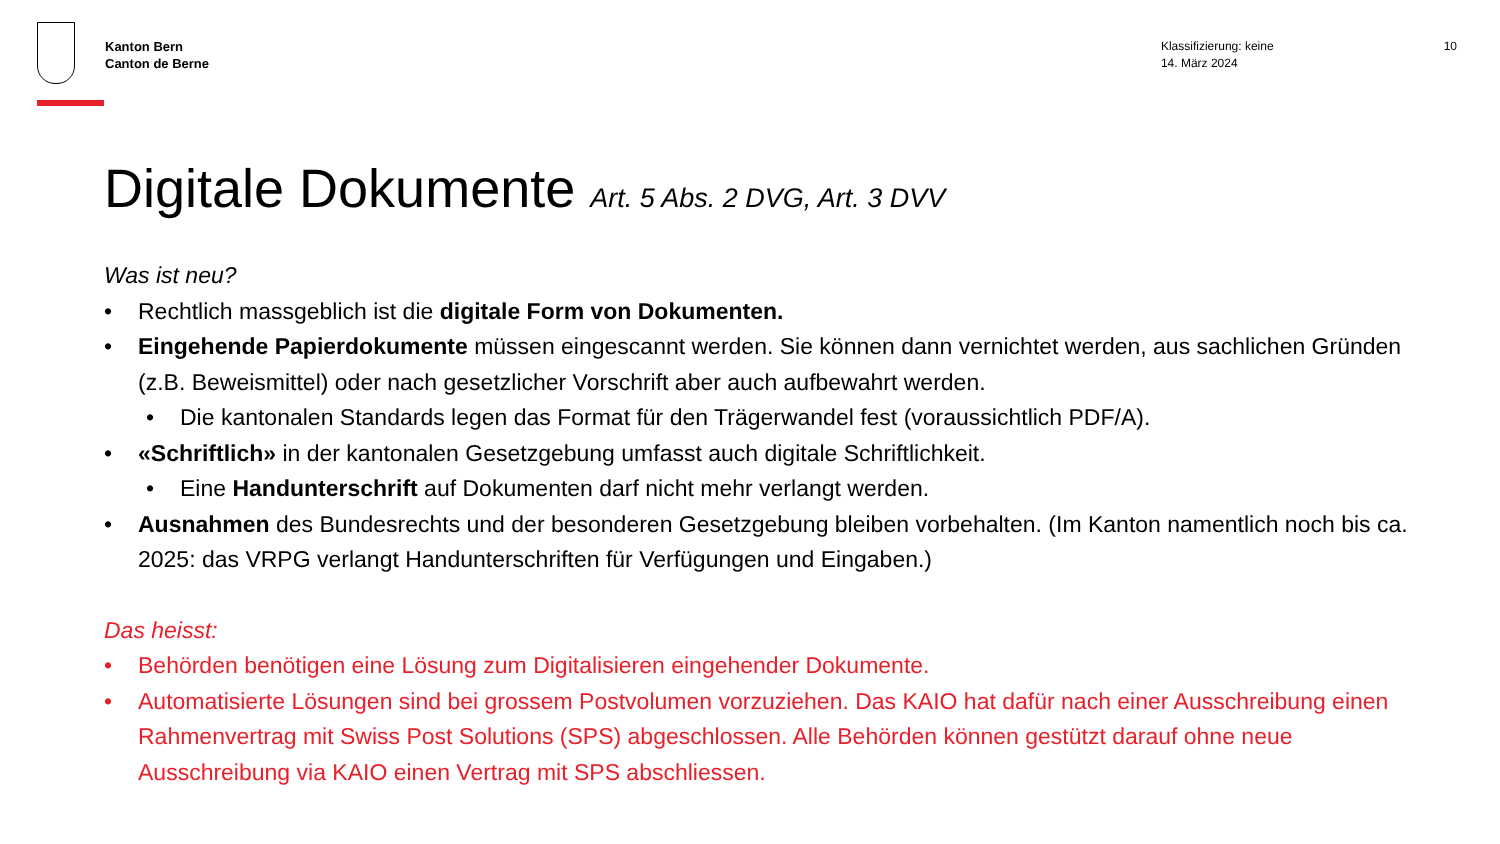Kanton Bern
Canton de Berne
Klassifizierung: keine
14. März 2024
10
Digitale Dokumente Art. 5 Abs. 2 DVG, Art. 3 DVV
Was ist neu?
• Rechtlich massgeblich ist die digitale Form von Dokumenten.
• Eingehende Papierdokumente müssen eingescannt werden. Sie können dann vernichtet werden, aus sachlichen Gründen (z.B. Beweismittel) oder nach gesetzlicher Vorschrift aber auch aufbewahrt werden.
• Die kantonalen Standards legen das Format für den Trägerwandel fest (voraussichtlich PDF/A).
• «Schriftlich» in der kantonalen Gesetzgebung umfasst auch digitale Schriftlichkeit.
• Eine Handunterschrift auf Dokumenten darf nicht mehr verlangt werden.
• Ausnahmen des Bundesrechts und der besonderen Gesetzgebung bleiben vorbehalten. (Im Kanton namentlich noch bis ca. 2025: das VRPG verlangt Handunterschriften für Verfügungen und Eingaben.)
Das heisst:
• Behörden benötigen eine Lösung zum Digitalisieren eingehender Dokumente.
• Automatisierte Lösungen sind bei grossem Postvolumen vorzuziehen. Das KAIO hat dafür nach einer Ausschreibung einen Rahmenvertrag mit Swiss Post Solutions (SPS) abgeschlossen. Alle Behörden können gestützt darauf ohne neue Ausschreibung via KAIO einen Vertrag mit SPS abschliessen.